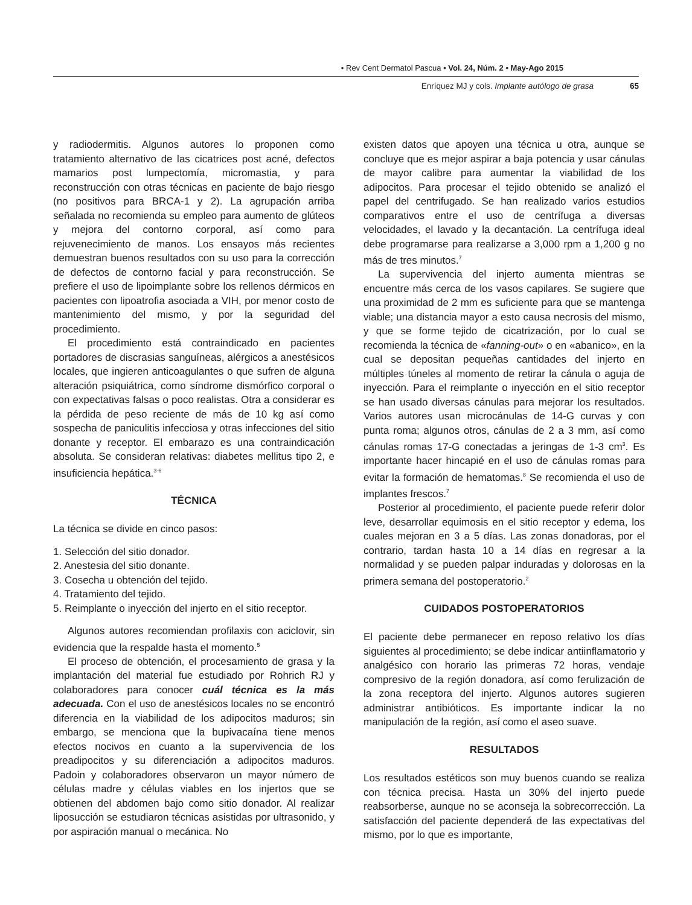• Rev Cent Dermatol Pascua • Vol. 24, Núm. 2 • May-Ago 2015
Enríquez MJ y cols. Implante autólogo de grasa 65
y radiodermitis. Algunos autores lo proponen como tratamiento alternativo de las cicatrices post acné, defectos mamarios post lumpectomía, micromastia, y para reconstrucción con otras técnicas en paciente de bajo riesgo (no positivos para BRCA-1 y 2). La agrupación arriba señalada no recomienda su empleo para aumento de glúteos y mejora del contorno corporal, así como para rejuvenecimiento de manos. Los ensayos más recientes demuestran buenos resultados con su uso para la corrección de defectos de contorno facial y para reconstrucción. Se prefiere el uso de lipoimplante sobre los rellenos dérmicos en pacientes con lipoatrofia asociada a VIH, por menor costo de mantenimiento del mismo, y por la seguridad del procedimiento.
El procedimiento está contraindicado en pacientes portadores de discrasias sanguíneas, alérgicos a anestésicos locales, que ingieren anticoagulantes o que sufren de alguna alteración psiquiátrica, como síndrome dismórfico corporal o con expectativas falsas o poco realistas. Otra a considerar es la pérdida de peso reciente de más de 10 kg así como sospecha de paniculitis infecciosa y otras infecciones del sitio donante y receptor. El embarazo es una contraindicación absoluta. Se consideran relativas: diabetes mellitus tipo 2, e insuficiencia hepática.<sup>3-6</sup>
TÉCNICA
La técnica se divide en cinco pasos:
1. Selección del sitio donador.
2. Anestesia del sitio donante.
3. Cosecha u obtención del tejido.
4. Tratamiento del tejido.
5. Reimplante o inyección del injerto en el sitio receptor.
Algunos autores recomiendan profilaxis con aciclovir, sin evidencia que la respalde hasta el momento.<sup>5</sup>
El proceso de obtención, el procesamiento de grasa y la implantación del material fue estudiado por Rohrich RJ y colaboradores para conocer cuál técnica es la más adecuada. Con el uso de anestésicos locales no se encontró diferencia en la viabilidad de los adipocitos maduros; sin embargo, se menciona que la bupivacaína tiene menos efectos nocivos en cuanto a la supervivencia de los preadipocitos y su diferenciación a adipocitos maduros. Padoin y colaboradores observaron un mayor número de células madre y células viables en los injertos que se obtienen del abdomen bajo como sitio donador. Al realizar liposucción se estudiaron técnicas asistidas por ultrasonido, y por aspiración manual o mecánica. No
existen datos que apoyen una técnica u otra, aunque se concluye que es mejor aspirar a baja potencia y usar cánulas de mayor calibre para aumentar la viabilidad de los adipocitos. Para procesar el tejido obtenido se analizó el papel del centrifugado. Se han realizado varios estudios comparativos entre el uso de centrífuga a diversas velocidades, el lavado y la decantación. La centrífuga ideal debe programarse para realizarse a 3,000 rpm a 1,200 g no más de tres minutos.<sup>7</sup>
La supervivencia del injerto aumenta mientras se encuentre más cerca de los vasos capilares. Se sugiere que una proximidad de 2 mm es suficiente para que se mantenga viable; una distancia mayor a esto causa necrosis del mismo, y que se forme tejido de cicatrización, por lo cual se recomienda la técnica de «fanning-out» o en «abanico», en la cual se depositan pequeñas cantidades del injerto en múltiples túneles al momento de retirar la cánula o aguja de inyección. Para el reimplante o inyección en el sitio receptor se han usado diversas cánulas para mejorar los resultados. Varios autores usan microcánulas de 14-G curvas y con punta roma; algunos otros, cánulas de 2 a 3 mm, así como cánulas romas 17-G conectadas a jeringas de 1-3 cm<sup>3</sup>. Es importante hacer hincapié en el uso de cánulas romas para evitar la formación de hematomas.<sup>8</sup> Se recomienda el uso de implantes frescos.<sup>7</sup>
Posterior al procedimiento, el paciente puede referir dolor leve, desarrollar equimosis en el sitio receptor y edema, los cuales mejoran en 3 a 5 días. Las zonas donadoras, por el contrario, tardan hasta 10 a 14 días en regresar a la normalidad y se pueden palpar induradas y dolorosas en la primera semana del postoperatorio.<sup>2</sup>
CUIDADOS POSTOPERATORIOS
El paciente debe permanecer en reposo relativo los días siguientes al procedimiento; se debe indicar antiinflamatorio y analgésico con horario las primeras 72 horas, vendaje compresivo de la región donadora, así como ferulización de la zona receptora del injerto. Algunos autores sugieren administrar antibióticos. Es importante indicar la no manipulación de la región, así como el aseo suave.
RESULTADOS
Los resultados estéticos son muy buenos cuando se realiza con técnica precisa. Hasta un 30% del injerto puede reabsorberse, aunque no se aconseja la sobrecorrección. La satisfacción del paciente dependerá de las expectativas del mismo, por lo que es importante,